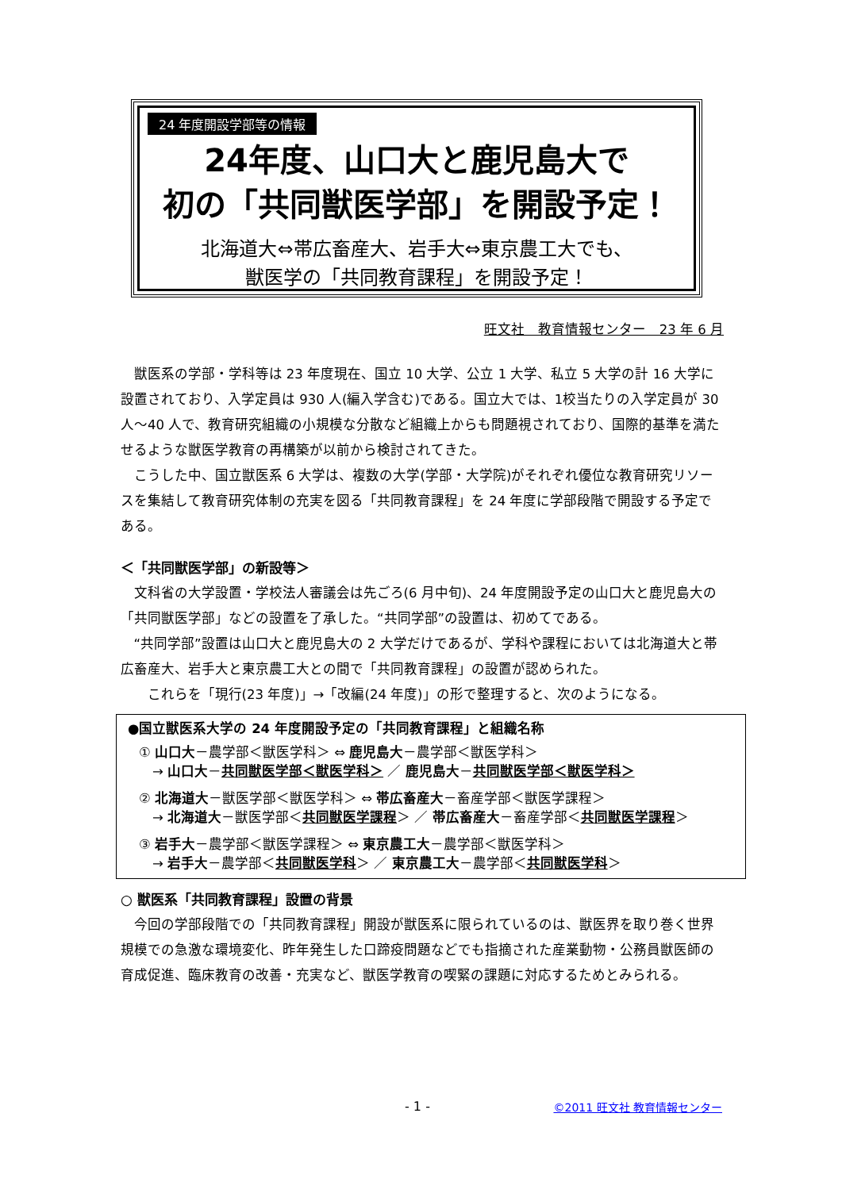24 年度開設学部等の情報
24年度、山口大と鹿児島大で
初の「共同獣医学部」を開設予定！
北海道大⇔帯広畜産大、岩手大⇔東京農工大でも、
獣医学の「共同教育課程」を開設予定！
旺文社　教育情報センター　23 年 6 月
獣医系の学部・学科等は 23 年度現在、国立 10 大学、公立 1 大学、私立 5 大学の計 16 大学に設置されており、入学定員は 930 人(編入学含む)である。国立大では、1校当たりの入学定員が 30 人～40 人で、教育研究組織の小規模な分散など組織上からも問題視されており、国際的基準を満たせるような獣医学教育の再構築が以前から検討されてきた。
こうした中、国立獣医系 6 大学は、複数の大学(学部・大学院)がそれぞれ優位な教育研究リソースを集結して教育研究体制の充実を図る「共同教育課程」を 24 年度に学部段階で開設する予定である。
＜「共同獣医学部」の新設等＞
文科省の大学設置・学校法人審議会は先ごろ(6 月中旬)、24 年度開設予定の山口大と鹿児島大の「共同獣医学部」などの設置を了承した。“共同学部”の設置は、初めてである。
“共同学部”設置は山口大と鹿児島大の 2 大学だけであるが、学科や課程においては北海道大と帯広畜産大、岩手大と東京農工大との間で「共同教育課程」の設置が認められた。
　これらを「現行(23 年度)」→「改編(24 年度)」の形で整理すると、次のようになる。
●国立獣医系大学の 24 年度開設予定の「共同教育課程」と組織名称
① 山口大－農学部＜獣医学科＞ ⇔ 鹿児島大－農学部＜獣医学科＞
　→ 山口大－共同獣医学部＜獣医学科＞ ／ 鹿児島大－共同獣医学部＜獣医学科＞
② 北海道大－獣医学部＜獣医学科＞ ⇔ 帯広畜産大－畜産学部＜獣医学課程＞
　→ 北海道大－獣医学部＜共同獣医学課程＞ ／ 帯広畜産大－畜産学部＜共同獣医学課程＞
③ 岩手大－農学部＜獣医学課程＞ ⇔ 東京農工大－農学部＜獣医学科＞
　→ 岩手大－農学部＜共同獣医学科＞ ／ 東京農工大－農学部＜共同獣医学科＞
○ 獣医系「共同教育課程」設置の背景
今回の学部段階での「共同教育課程」開設が獣医系に限られているのは、獣医界を取り巻く世界規模での急激な環境変化、昨年発生した口蹄疫問題などでも指摘された産業動物・公務員獣医師の育成促進、臨床教育の改善・充実など、獣医学教育の喫緊の課題に対応するためとみられる。
- 1 - ©2011 旺文社 教育情報センター